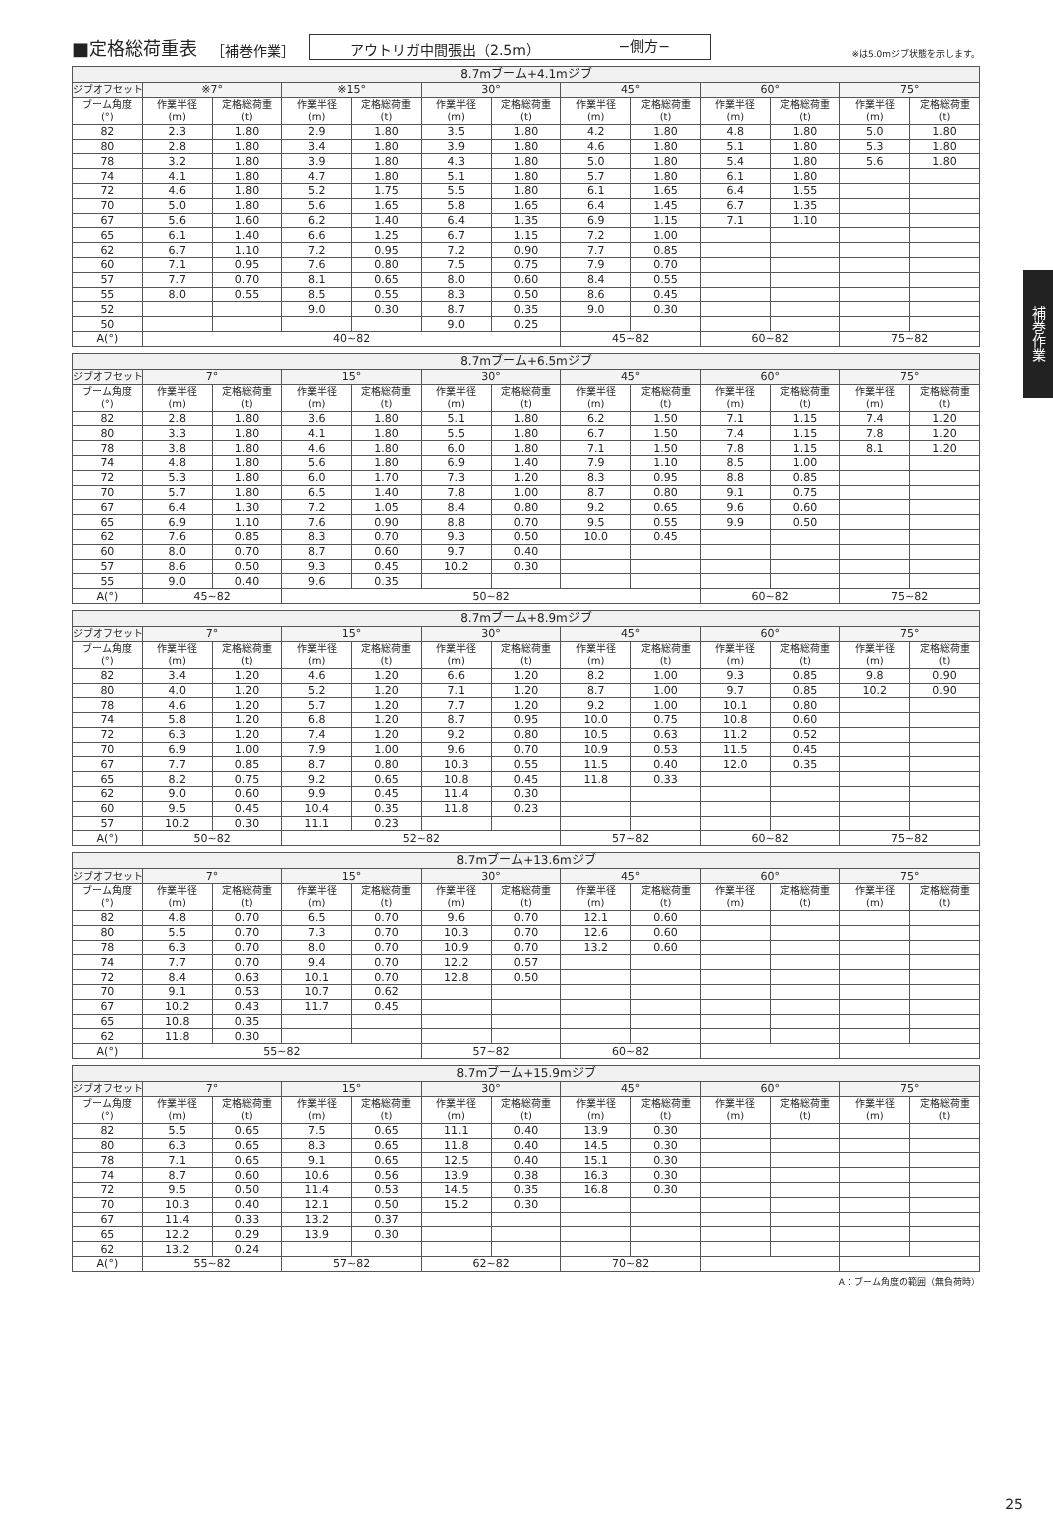■定格総荷重表 ［補巻作業］ アウトリガ中間張出（2.5m） −側方− ※は5.0mジブ状態を示します。
| 8.7mブーム+4.1mジブ | | | | | | | | | | | | |
| --- | --- | --- | --- | --- | --- | --- | --- | --- | --- | --- | --- | --- |
| ジブオフセット | ※7° | | ※15° | | 30° | | 45° | | 60° | | 75° | |
| ブーム角度 (°) | 作業半径 (m) | 定格総荷重 (t) | 作業半径 (m) | 定格総荷重 (t) | 作業半径 (m) | 定格総荷重 (t) | 作業半径 (m) | 定格総荷重 (t) | 作業半径 (m) | 定格総荷重 (t) | 作業半径 (m) | 定格総荷重 (t) |
| 82 | 2.3 | 1.80 | 2.9 | 1.80 | 3.5 | 1.80 | 4.2 | 1.80 | 4.8 | 1.80 | 5.0 | 1.80 |
| 80 | 2.8 | 1.80 | 3.4 | 1.80 | 3.9 | 1.80 | 4.6 | 1.80 | 5.1 | 1.80 | 5.3 | 1.80 |
| 78 | 3.2 | 1.80 | 3.9 | 1.80 | 4.3 | 1.80 | 5.0 | 1.80 | 5.4 | 1.80 | 5.6 | 1.80 |
| 74 | 4.1 | 1.80 | 4.7 | 1.80 | 5.1 | 1.80 | 5.7 | 1.80 | 6.1 | 1.80 | | |
| 72 | 4.6 | 1.80 | 5.2 | 1.75 | 5.5 | 1.80 | 6.1 | 1.65 | 6.4 | 1.55 | | |
| 70 | 5.0 | 1.80 | 5.6 | 1.65 | 5.8 | 1.65 | 6.4 | 1.45 | 6.7 | 1.35 | | |
| 67 | 5.6 | 1.60 | 6.2 | 1.40 | 6.4 | 1.35 | 6.9 | 1.15 | 7.1 | 1.10 | | |
| 65 | 6.1 | 1.40 | 6.6 | 1.25 | 6.7 | 1.15 | 7.2 | 1.00 | | | | |
| 62 | 6.7 | 1.10 | 7.2 | 0.95 | 7.2 | 0.90 | 7.7 | 0.85 | | | | |
| 60 | 7.1 | 0.95 | 7.6 | 0.80 | 7.5 | 0.75 | 7.9 | 0.70 | | | | |
| 57 | 7.7 | 0.70 | 8.1 | 0.65 | 8.0 | 0.60 | 8.4 | 0.55 | | | | |
| 55 | 8.0 | 0.55 | 8.5 | 0.55 | 8.3 | 0.50 | 8.6 | 0.45 | | | | |
| 52 | | | 9.0 | 0.30 | 8.7 | 0.35 | 9.0 | 0.30 | | | | |
| 50 | | | | | 9.0 | 0.25 | | | | | | |
| A(°) | 40~82 | | | | | | 45~82 | | 60~82 | | 75~82 | |
| 8.7mブーム+6.5mジブ | | | | | | | | | | | | |
| --- | --- | --- | --- | --- | --- | --- | --- | --- | --- | --- | --- | --- |
| ジブオフセット | 7° | | 15° | | 30° | | 45° | | 60° | | 75° | |
| ブーム角度 (°) | 作業半径 (m) | 定格総荷重 (t) | 作業半径 (m) | 定格総荷重 (t) | 作業半径 (m) | 定格総荷重 (t) | 作業半径 (m) | 定格総荷重 (t) | 作業半径 (m) | 定格総荷重 (t) | 作業半径 (m) | 定格総荷重 (t) |
| 82 | 2.8 | 1.80 | 3.6 | 1.80 | 5.1 | 1.80 | 6.2 | 1.50 | 7.1 | 1.15 | 7.4 | 1.20 |
| 80 | 3.3 | 1.80 | 4.1 | 1.80 | 5.5 | 1.80 | 6.7 | 1.50 | 7.4 | 1.15 | 7.8 | 1.20 |
| 78 | 3.8 | 1.80 | 4.6 | 1.80 | 6.0 | 1.80 | 7.1 | 1.50 | 7.8 | 1.15 | 8.1 | 1.20 |
| 74 | 4.8 | 1.80 | 5.6 | 1.80 | 6.9 | 1.40 | 7.9 | 1.10 | 8.5 | 1.00 | | |
| 72 | 5.3 | 1.80 | 6.0 | 1.70 | 7.3 | 1.20 | 8.3 | 0.95 | 8.8 | 0.85 | | |
| 70 | 5.7 | 1.80 | 6.5 | 1.40 | 7.8 | 1.00 | 8.7 | 0.80 | 9.1 | 0.75 | | |
| 67 | 6.4 | 1.30 | 7.2 | 1.05 | 8.4 | 0.80 | 9.2 | 0.65 | 9.6 | 0.60 | | |
| 65 | 6.9 | 1.10 | 7.6 | 0.90 | 8.8 | 0.70 | 9.5 | 0.55 | 9.9 | 0.50 | | |
| 62 | 7.6 | 0.85 | 8.3 | 0.70 | 9.3 | 0.50 | 10.0 | 0.45 | | | | |
| 60 | 8.0 | 0.70 | 8.7 | 0.60 | 9.7 | 0.40 | | | | | | |
| 57 | 8.6 | 0.50 | 9.3 | 0.45 | 10.2 | 0.30 | | | | | | |
| 55 | 9.0 | 0.40 | 9.6 | 0.35 | | | | | | | | |
| A(°) | 45~82 | | 50~82 | | | | | | 60~82 | | 75~82 | |
| 8.7mブーム+8.9mジブ | | | | | | | | | | | | |
| --- | --- | --- | --- | --- | --- | --- | --- | --- | --- | --- | --- | --- |
| ジブオフセット | 7° | | 15° | | 30° | | 45° | | 60° | | 75° | |
| ブーム角度 (°) | 作業半径 (m) | 定格総荷重 (t) | 作業半径 (m) | 定格総荷重 (t) | 作業半径 (m) | 定格総荷重 (t) | 作業半径 (m) | 定格総荷重 (t) | 作業半径 (m) | 定格総荷重 (t) | 作業半径 (m) | 定格総荷重 (t) |
| 82 | 3.4 | 1.20 | 4.6 | 1.20 | 6.6 | 1.20 | 8.2 | 1.00 | 9.3 | 0.85 | 9.8 | 0.90 |
| 80 | 4.0 | 1.20 | 5.2 | 1.20 | 7.1 | 1.20 | 8.7 | 1.00 | 9.7 | 0.85 | 10.2 | 0.90 |
| 78 | 4.6 | 1.20 | 5.7 | 1.20 | 7.7 | 1.20 | 9.2 | 1.00 | 10.1 | 0.80 | | |
| 74 | 5.8 | 1.20 | 6.8 | 1.20 | 8.7 | 0.95 | 10.0 | 0.75 | 10.8 | 0.60 | | |
| 72 | 6.3 | 1.20 | 7.4 | 1.20 | 9.2 | 0.80 | 10.5 | 0.63 | 11.2 | 0.52 | | |
| 70 | 6.9 | 1.00 | 7.9 | 1.00 | 9.6 | 0.70 | 10.9 | 0.53 | 11.5 | 0.45 | | |
| 67 | 7.7 | 0.85 | 8.7 | 0.80 | 10.3 | 0.55 | 11.5 | 0.40 | 12.0 | 0.35 | | |
| 65 | 8.2 | 0.75 | 9.2 | 0.65 | 10.8 | 0.45 | 11.8 | 0.33 | | | | |
| 62 | 9.0 | 0.60 | 9.9 | 0.45 | 11.4 | 0.30 | | | | | | |
| 60 | 9.5 | 0.45 | 10.4 | 0.35 | 11.8 | 0.23 | | | | | | |
| 57 | 10.2 | 0.30 | 11.1 | 0.23 | | | | | | | | |
| A(°) | 50~82 | | 52~82 | | | | 57~82 | | 60~82 | | 75~82 | |
| 8.7mブーム+13.6mジブ | | | | | | | | | | | | |
| --- | --- | --- | --- | --- | --- | --- | --- | --- | --- | --- | --- | --- |
| ジブオフセット | 7° | | 15° | | 30° | | 45° | | 60° | | 75° | |
| ブーム角度 (°) | 作業半径 (m) | 定格総荷重 (t) | 作業半径 (m) | 定格総荷重 (t) | 作業半径 (m) | 定格総荷重 (t) | 作業半径 (m) | 定格総荷重 (t) | 作業半径 (m) | 定格総荷重 (t) | 作業半径 (m) | 定格総荷重 (t) |
| 82 | 4.8 | 0.70 | 6.5 | 0.70 | 9.6 | 0.70 | 12.1 | 0.60 | | | | |
| 80 | 5.5 | 0.70 | 7.3 | 0.70 | 10.3 | 0.70 | 12.6 | 0.60 | | | | |
| 78 | 6.3 | 0.70 | 8.0 | 0.70 | 10.9 | 0.70 | 13.2 | 0.60 | | | | |
| 74 | 7.7 | 0.70 | 9.4 | 0.70 | 12.2 | 0.57 | | | | | | |
| 72 | 8.4 | 0.63 | 10.1 | 0.70 | 12.8 | 0.50 | | | | | | |
| 70 | 9.1 | 0.53 | 10.7 | 0.62 | | | | | | | | |
| 67 | 10.2 | 0.43 | 11.7 | 0.45 | | | | | | | | |
| 65 | 10.8 | 0.35 | | | | | | | | | | |
| 62 | 11.8 | 0.30 | | | | | | | | | | |
| A(°) | 55~82 | | | | 57~82 | | 60~82 | | | | | |
| 8.7mブーム+15.9mジブ | | | | | | | | | | | | |
| --- | --- | --- | --- | --- | --- | --- | --- | --- | --- | --- | --- | --- |
| ジブオフセット | 7° | | 15° | | 30° | | 45° | | 60° | | 75° | |
| ブーム角度 (°) | 作業半径 (m) | 定格総荷重 (t) | 作業半径 (m) | 定格総荷重 (t) | 作業半径 (m) | 定格総荷重 (t) | 作業半径 (m) | 定格総荷重 (t) | 作業半径 (m) | 定格総荷重 (t) | 作業半径 (m) | 定格総荷重 (t) |
| 82 | 5.5 | 0.65 | 7.5 | 0.65 | 11.1 | 0.40 | 13.9 | 0.30 | | | | |
| 80 | 6.3 | 0.65 | 8.3 | 0.65 | 11.8 | 0.40 | 14.5 | 0.30 | | | | |
| 78 | 7.1 | 0.65 | 9.1 | 0.65 | 12.5 | 0.40 | 15.1 | 0.30 | | | | |
| 74 | 8.7 | 0.60 | 10.6 | 0.56 | 13.9 | 0.38 | 16.3 | 0.30 | | | | |
| 72 | 9.5 | 0.50 | 11.4 | 0.53 | 14.5 | 0.35 | 16.8 | 0.30 | | | | |
| 70 | 10.3 | 0.40 | 12.1 | 0.50 | 15.2 | 0.30 | | | | | | |
| 67 | 11.4 | 0.33 | 13.2 | 0.37 | | | | | | | | |
| 65 | 12.2 | 0.29 | 13.9 | 0.30 | | | | | | | | |
| 62 | 13.2 | 0.24 | | | | | | | | | | |
| A(°) | 55~82 | | 57~82 | | 62~82 | | 70~82 | | | | | |
A：ブーム角度の範囲（無負荷時）
補巻作業
25